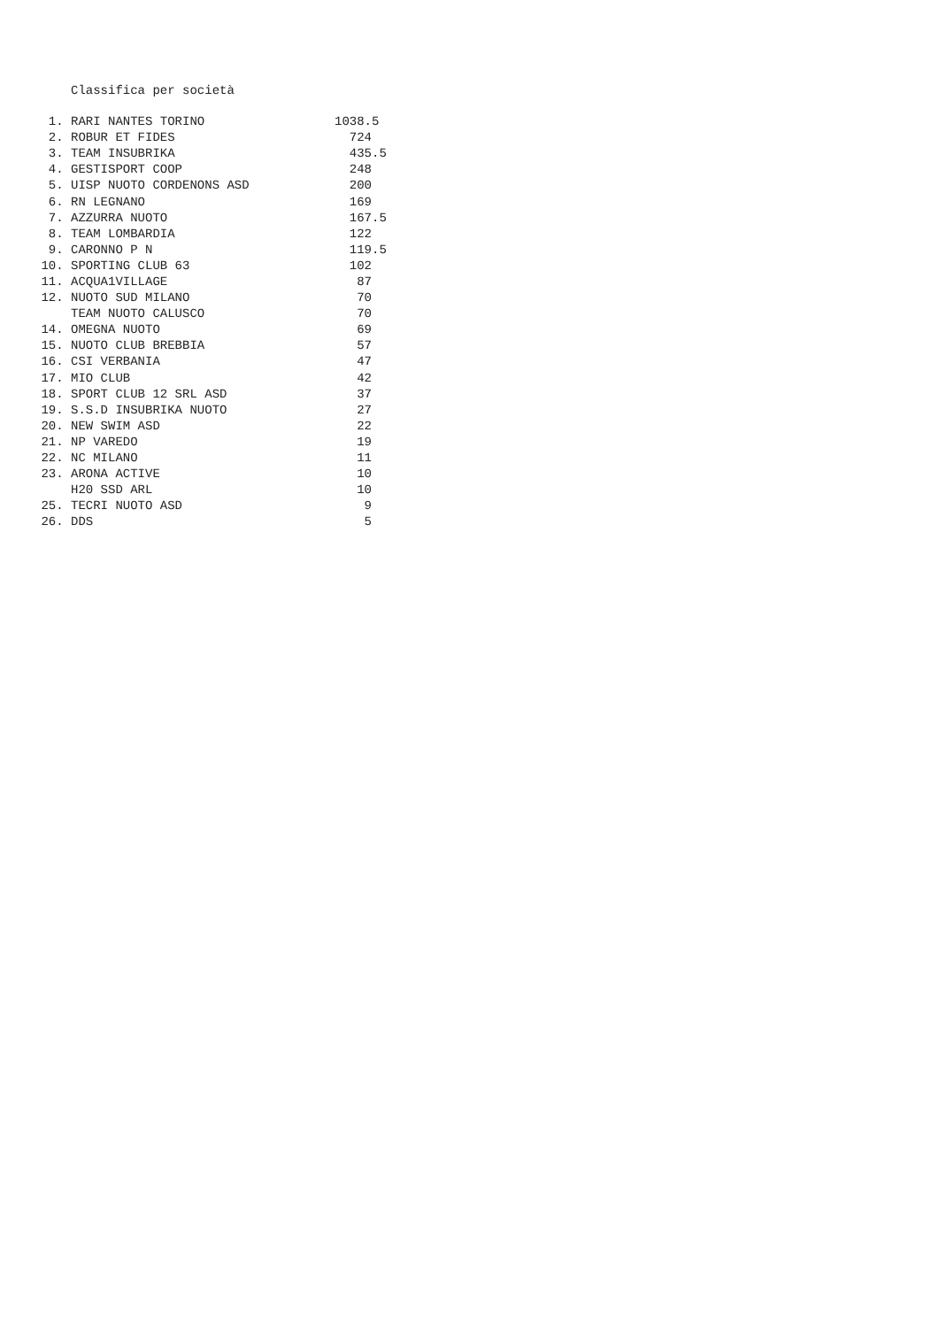Classifica per società
| 1. | RARI NANTES TORINO | 1038.5 |
| 2. | ROBUR ET FIDES | 724 |
| 3. | TEAM INSUBRIKA | 435.5 |
| 4. | GESTISPORT COOP | 248 |
| 5. | UISP NUOTO CORDENONS ASD | 200 |
| 6. | RN LEGNANO | 169 |
| 7. | AZZURRA NUOTO | 167.5 |
| 8. | TEAM LOMBARDIA | 122 |
| 9. | CARONNO P N | 119.5 |
| 10. | SPORTING CLUB 63 | 102 |
| 11. | ACQUA1VILLAGE | 87 |
| 12. | NUOTO SUD MILANO | 70 |
| | TEAM NUOTO CALUSCO | 70 |
| 14. | OMEGNA NUOTO | 69 |
| 15. | NUOTO CLUB BREBBIA | 57 |
| 16. | CSI VERBANIA | 47 |
| 17. | MIO CLUB | 42 |
| 18. | SPORT CLUB 12 SRL ASD | 37 |
| 19. | S.S.D INSUBRIKA NUOTO | 27 |
| 20. | NEW SWIM ASD | 22 |
| 21. | NP VAREDO | 19 |
| 22. | NC MILANO | 11 |
| 23. | ARONA ACTIVE | 10 |
| | H20 SSD ARL | 10 |
| 25. | TECRI NUOTO ASD | 9 |
| 26. | DDS | 5 |